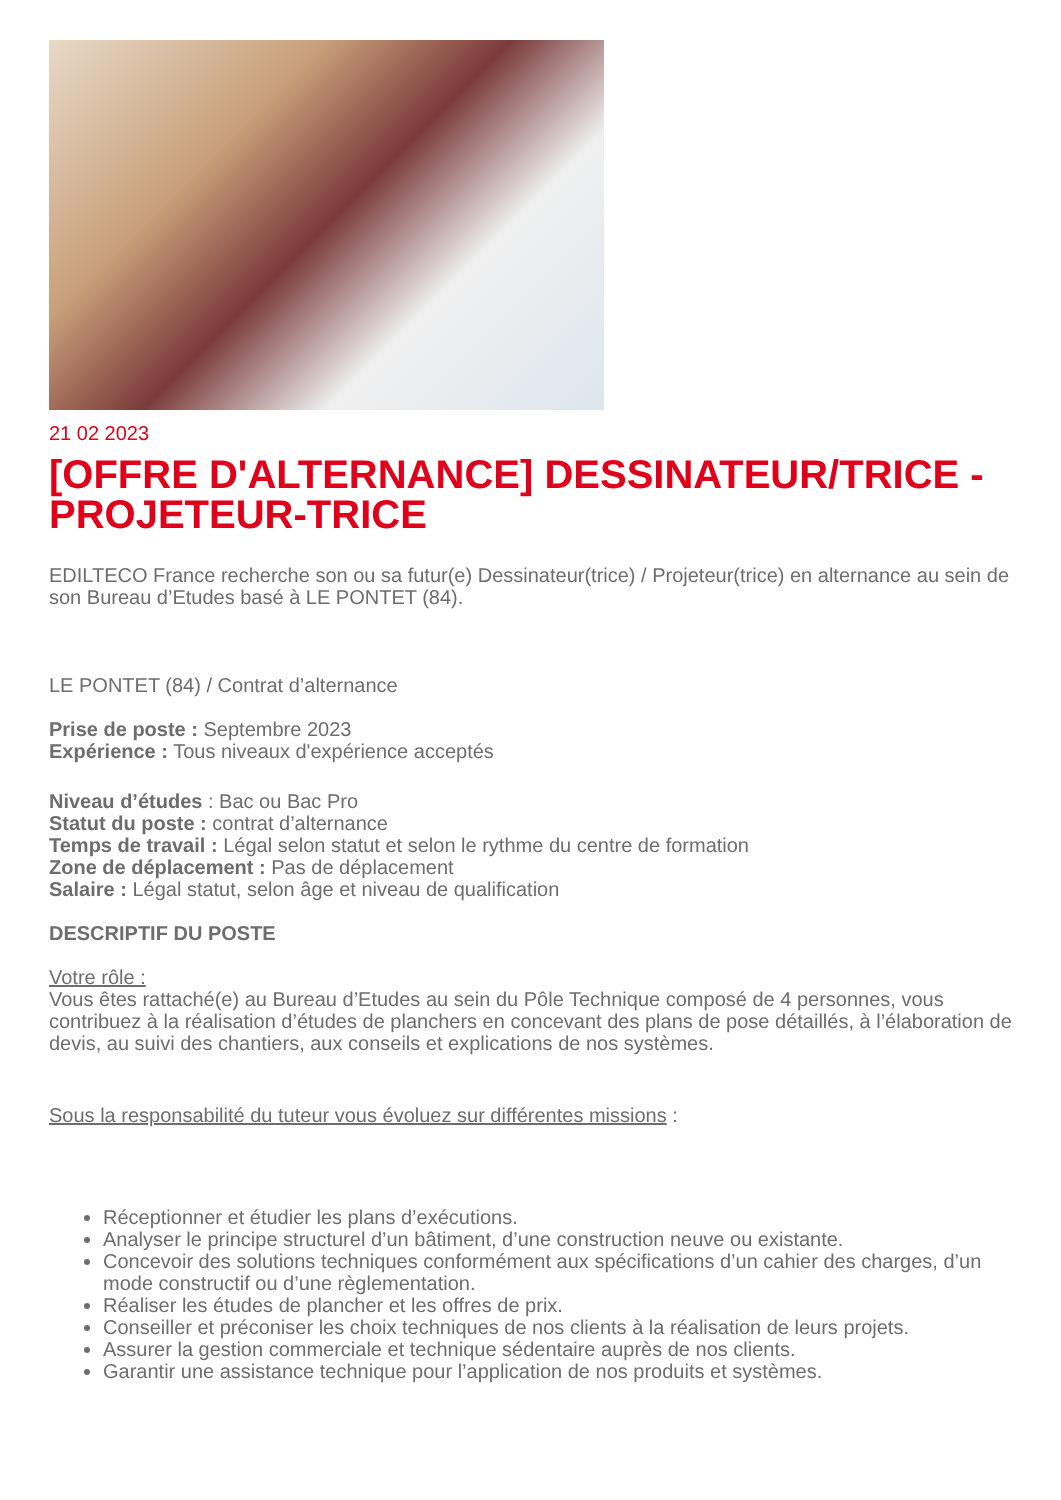21 02 2023
[OFFRE D'ALTERNANCE] DESSINATEUR/TRICE - PROJETEUR-TRICE
EDILTECO France recherche son ou sa futur(e) Dessinateur(trice) / Projeteur(trice) en alternance au sein de son Bureau d’Etudes basé à LE PONTET (84).
LE PONTET (84) / Contrat d’alternance
Prise de poste : Septembre 2023
Expérience : Tous niveaux d'expérience acceptés
Niveau d’études : Bac ou Bac Pro
Statut du poste : contrat d’alternance
Temps de travail : Légal selon statut et selon le rythme du centre de formation
Zone de déplacement : Pas de déplacement
Salaire : Légal statut, selon âge et niveau de qualification
DESCRIPTIF DU POSTE
Votre rôle :
Vous êtes rattaché(e) au Bureau d’Etudes au sein du Pôle Technique composé de 4 personnes, vous contribuez à la réalisation d’études de planchers en concevant des plans de pose détaillés, à l’élaboration de devis, au suivi des chantiers, aux conseils et explications de nos systèmes.
Sous la responsabilité du tuteur vous évoluez sur différentes missions :
Réceptionner et étudier les plans d’exécutions.
Analyser le principe structurel d’un bâtiment, d’une construction neuve ou existante.
Concevoir des solutions techniques conformément aux spécifications d’un cahier des charges, d’un mode constructif ou d’une règlementation.
Réaliser les études de plancher et les offres de prix.
Conseiller et préconiser les choix techniques de nos clients à la réalisation de leurs projets.
Assurer la gestion commerciale et technique sédentaire auprès de nos clients.
Garantir une assistance technique pour l’application de nos produits et systèmes.